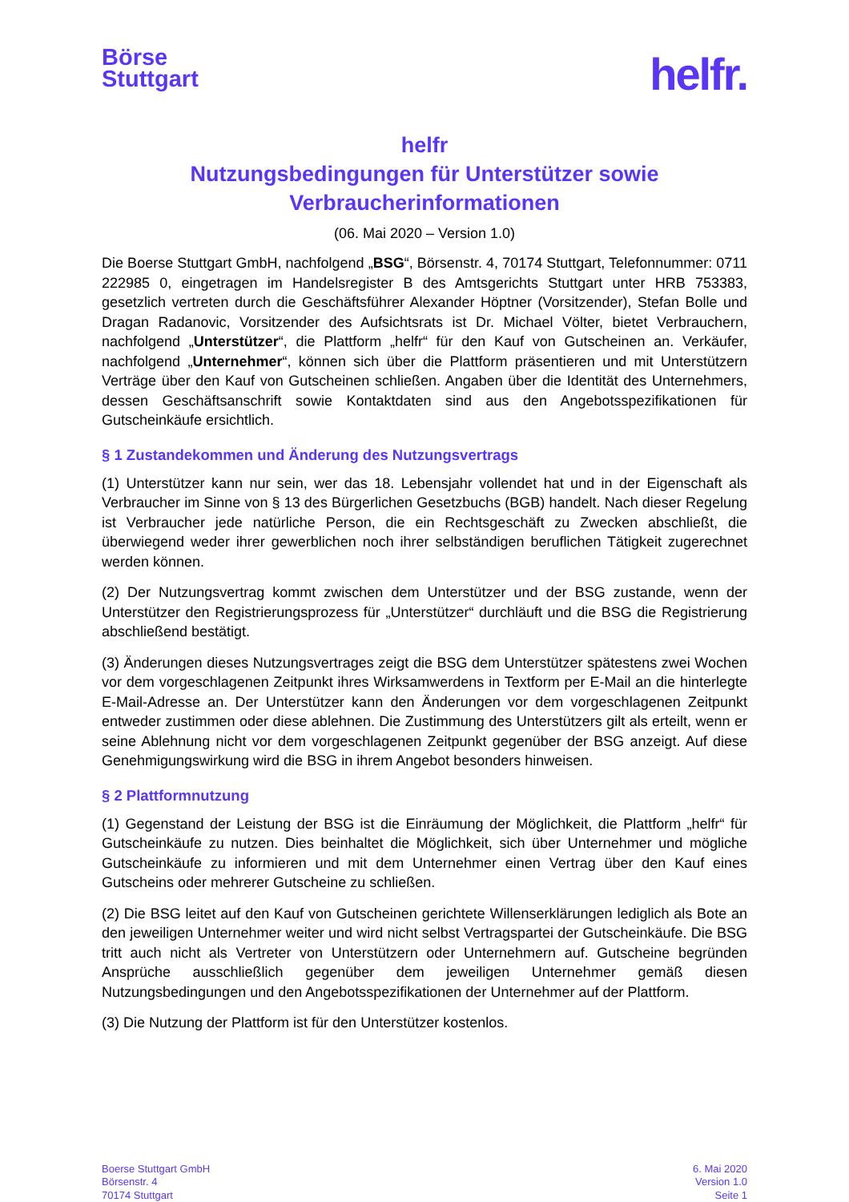Börse
Stuttgart
helfr.
helfr
Nutzungsbedingungen für Unterstützer sowie
Verbraucherinformationen
(06. Mai 2020 – Version 1.0)
Die Boerse Stuttgart GmbH, nachfolgend „BSG“, Börsenstr. 4, 70174 Stuttgart, Telefonnummer: 0711 222985 0, eingetragen im Handelsregister B des Amtsgerichts Stuttgart unter HRB 753383, gesetzlich vertreten durch die Geschäftsführer Alexander Höptner (Vorsitzender), Stefan Bolle und Dragan Radanovic, Vorsitzender des Aufsichtsrats ist Dr. Michael Völter, bietet Verbrauchern, nachfolgend „Unterstützer“, die Plattform „helfr“ für den Kauf von Gutscheinen an. Verkäufer, nachfolgend „Unternehmer“, können sich über die Plattform präsentieren und mit Unterstützern Verträge über den Kauf von Gutscheinen schließen. Angaben über die Identität des Unternehmers, dessen Geschäftsanschrift sowie Kontaktdaten sind aus den Angebotsspezifikationen für Gutscheinkäufe ersichtlich.
§ 1 Zustandekommen und Änderung des Nutzungsvertrags
(1) Unterstützer kann nur sein, wer das 18. Lebensjahr vollendet hat und in der Eigenschaft als Verbraucher im Sinne von § 13 des Bürgerlichen Gesetzbuchs (BGB) handelt. Nach dieser Regelung ist Verbraucher jede natürliche Person, die ein Rechtsgeschäft zu Zwecken abschließt, die überwiegend weder ihrer gewerblichen noch ihrer selbständigen beruflichen Tätigkeit zugerechnet werden können.
(2) Der Nutzungsvertrag kommt zwischen dem Unterstützer und der BSG zustande, wenn der Unterstützer den Registrierungsprozess für „Unterstützer“ durchläuft und die BSG die Registrierung abschließend bestätigt.
(3) Änderungen dieses Nutzungsvertrages zeigt die BSG dem Unterstützer spätestens zwei Wochen vor dem vorgeschlagenen Zeitpunkt ihres Wirksamwerdens in Textform per E-Mail an die hinterlegte E-Mail-Adresse an. Der Unterstützer kann den Änderungen vor dem vorgeschlagenen Zeitpunkt entweder zustimmen oder diese ablehnen. Die Zustimmung des Unterstützers gilt als erteilt, wenn er seine Ablehnung nicht vor dem vorgeschlagenen Zeitpunkt gegenüber der BSG anzeigt. Auf diese Genehmigungswirkung wird die BSG in ihrem Angebot besonders hinweisen.
§ 2 Plattformnutzung
(1) Gegenstand der Leistung der BSG ist die Einräumung der Möglichkeit, die Plattform „helfr“ für Gutscheinkäufe zu nutzen. Dies beinhaltet die Möglichkeit, sich über Unternehmer und mögliche Gutscheinkäufe zu informieren und mit dem Unternehmer einen Vertrag über den Kauf eines Gutscheins oder mehrerer Gutscheine zu schließen.
(2) Die BSG leitet auf den Kauf von Gutscheinen gerichtete Willenserklärungen lediglich als Bote an den jeweiligen Unternehmer weiter und wird nicht selbst Vertragspartei der Gutscheinkäufe. Die BSG tritt auch nicht als Vertreter von Unterstützern oder Unternehmern auf. Gutscheine begründen Ansprüche ausschließlich gegenüber dem jeweiligen Unternehmer gemäß diesen Nutzungsbedingungen und den Angebotsspezifikationen der Unternehmer auf der Plattform.
(3) Die Nutzung der Plattform ist für den Unterstützer kostenlos.
Boerse Stuttgart GmbH
Börsenstr. 4
70174 Stuttgart
6. Mai 2020
Version 1.0
Seite 1